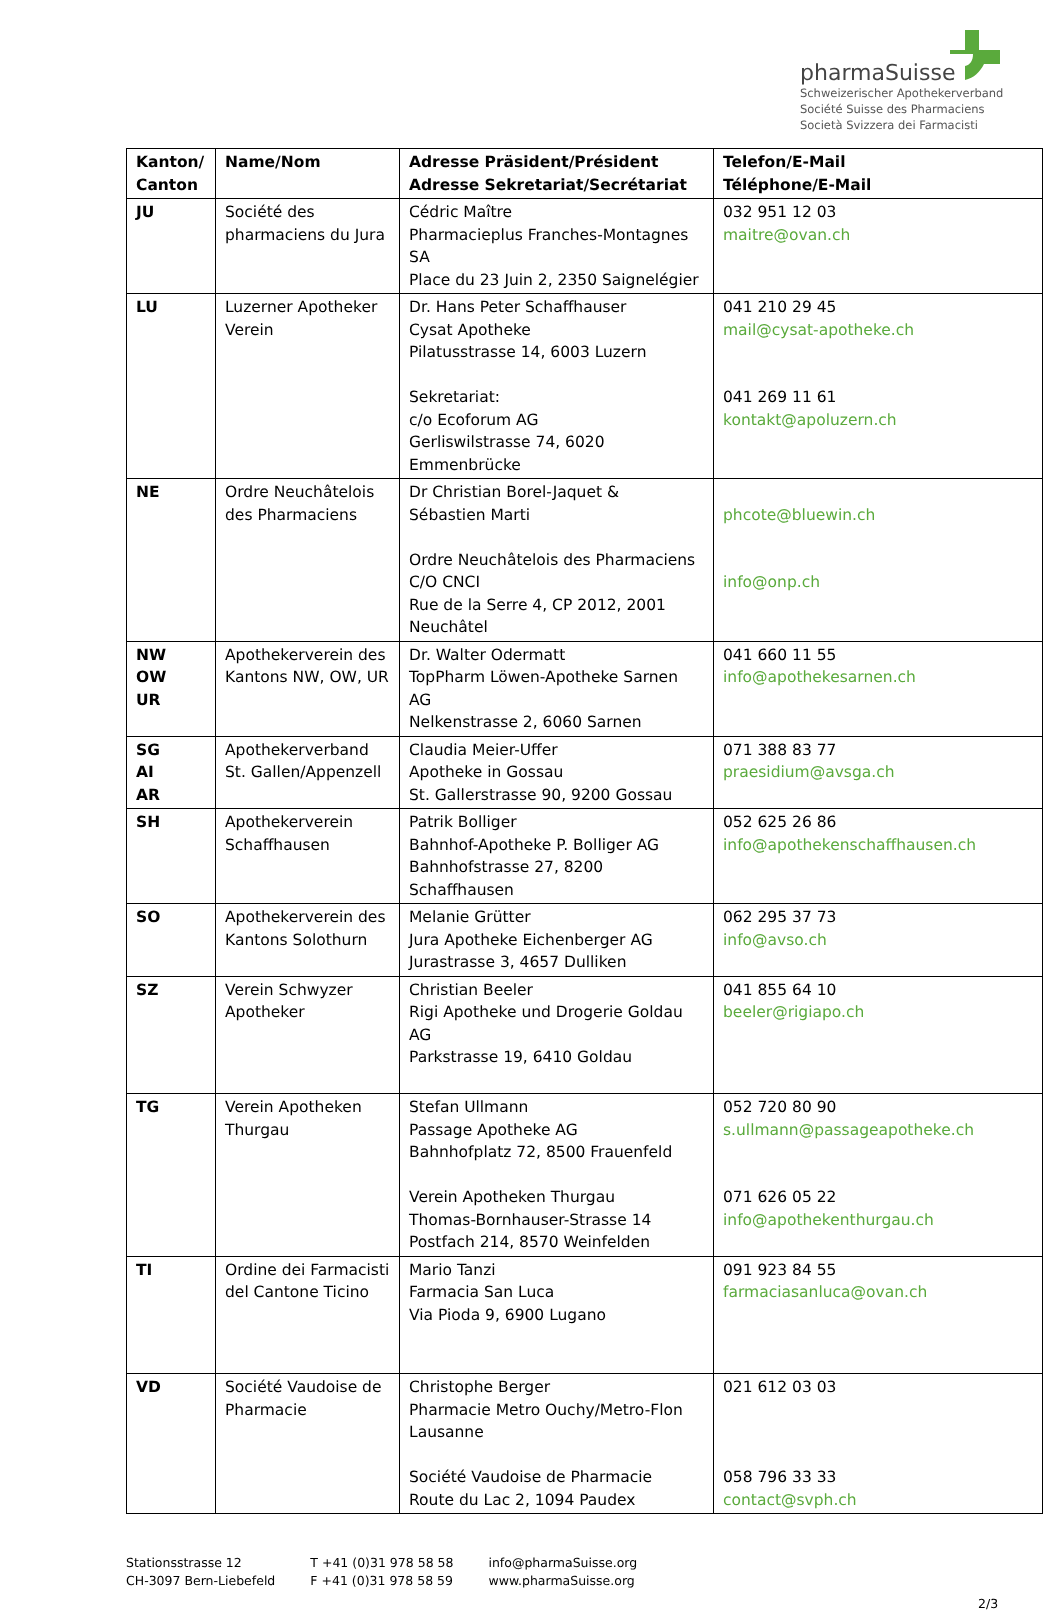pharmaSuisse
Schweizerischer Apothekerverband
Société Suisse des Pharmaciens
Società Svizzera dei Farmacisti
| Kanton/ Canton | Name/Nom | Adresse Präsident/Président Adresse Sekretariat/Secrétariat | Telefon/E-Mail Téléphone/E-Mail |
| --- | --- | --- | --- |
| JU | Société des pharmaciens du Jura | Cédric Maître Pharmacieplus Franches-Montagnes SA Place du 23 Juin 2, 2350 Saignelégier | 032 951 12 03 maitre@ovan.ch |
| LU | Luzerner Apotheker Verein | Dr. Hans Peter Schaffhauser Cysat Apotheke Pilatusstrasse 14, 6003 Luzern Sekretariat: c/o Ecoforum AG Gerliswilstrasse 74, 6020 Emmenbrücke | 041 210 29 45 mail@cysat-apotheke.ch 041 269 11 61 kontakt@apoluzern.ch |
| NE | Ordre Neuchâtelois des Pharmaciens | Dr Christian Borel-Jaquet & Sébastien Marti Ordre Neuchâtelois des Pharmaciens C/O CNCI Rue de la Serre 4, CP 2012, 2001 Neuchâtel | phcote@bluewin.ch info@onp.ch |
| NW OW UR | Apothekerverein des Kantons NW, OW, UR | Dr. Walter Odermatt TopPharm Löwen-Apotheke Sarnen AG Nelkenstrasse 2, 6060 Sarnen | 041 660 11 55 info@apothekesarnen.ch |
| SG AI AR | Apothekerverband St. Gallen/Appenzell | Claudia Meier-Uffer Apotheke in Gossau St. Gallerstrasse 90, 9200 Gossau | 071 388 83 77 praesidium@avsga.ch |
| SH | Apothekerverein Schaffhausen | Patrik Bolliger Bahnhof-Apotheke P. Bolliger AG Bahnhofstrasse 27, 8200 Schaffhausen | 052 625 26 86 info@apothekenschaffhausen.ch |
| SO | Apothekerverein des Kantons Solothurn | Melanie Grütter Jura Apotheke Eichenberger AG Jurastrasse 3, 4657 Dulliken | 062 295 37 73 info@avso.ch |
| SZ | Verein Schwyzer Apotheker | Christian Beeler Rigi Apotheke und Drogerie Goldau AG Parkstrasse 19, 6410 Goldau | 041 855 64 10 beeler@rigiapo.ch |
| TG | Verein Apotheken Thurgau | Stefan Ullmann Passage Apotheke AG Bahnhofplatz 72, 8500 Frauenfeld Verein Apotheken Thurgau Thomas-Bornhauser-Strasse 14 Postfach 214, 8570 Weinfelden | 052 720 80 90 s.ullmann@passageapotheke.ch 071 626 05 22 info@apothekenthurgau.ch |
| TI | Ordine dei Farmacisti del Cantone Ticino | Mario Tanzi Farmacia San Luca Via Pioda 9, 6900 Lugano | 091 923 84 55 farmaciasanluca@ovan.ch |
| VD | Société Vaudoise de Pharmacie | Christophe Berger Pharmacie Metro Ouchy/Metro-Flon Lausanne Société Vaudoise de Pharmacie Route du Lac 2, 1094 Paudex | 021 612 03 03 058 796 33 33 contact@svph.ch |
Stationsstrasse 12
CH-3097 Bern-Liebefeld
T +41 (0)31 978 58 58
F +41 (0)31 978 58 59
info@pharmaSuisse.org
www.pharmaSuisse.org
2/3